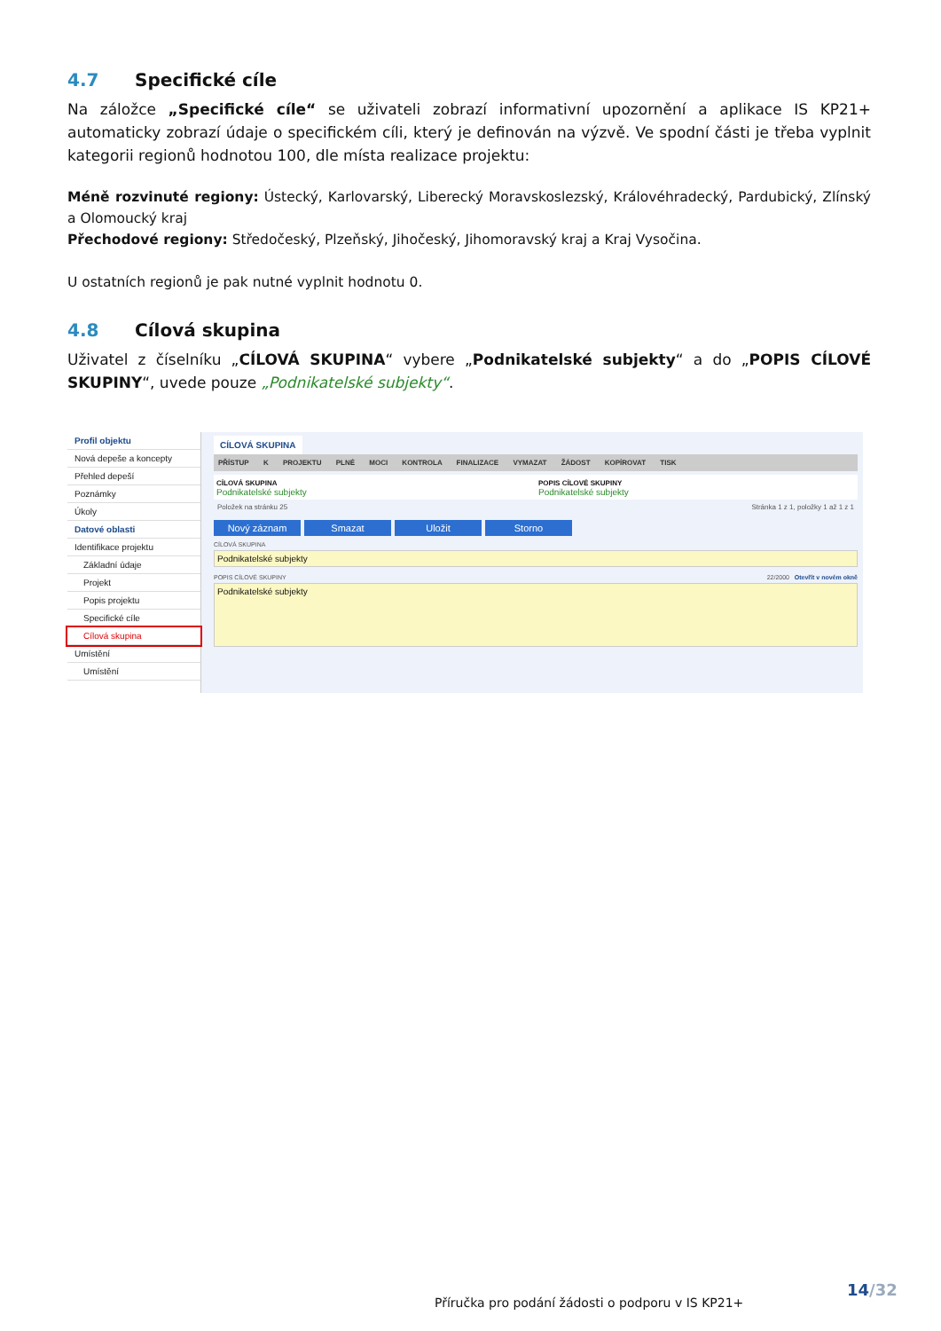4.7 Specifické cíle
Na záložce „Specifické cíle“ se uživateli zobrazí informativní upozornění a aplikace IS KP21+ automaticky zobrazí údaje o specifickém cíli, který je definován na výzvě. Ve spodní části je třeba vyplnit kategorii regionů hodnotou 100, dle místa realizace projektu:
Méně rozvinuté regiony: Ústecký, Karlovarský, Liberecký Moravskoslezský, Královéhradecký, Pardubický, Zlínský a Olomoucký kraj
Přechodové regiony: Středočeský, Plzeňský, Jihočeský, Jihomoravský kraj a Kraj Vysočina.
U ostatních regionů je pak nutné vyplnit hodnotu 0.
4.8 Cílová skupina
Uživatel z číselníku „CÍLOVÁ SKUPINA“ vybere „Podnikatelské subjekty“ a do „POPIS CÍLOVÉ SKUPINY“, uvede pouze „Podnikatelské subjekty“.
Profil objektu
Nová depeše a koncepty
Přehled depeší
Poznámky
Úkoly
Datové oblasti
Identifikace projektu
Základní údaje
Projekt
Popis projektu
Specifické cíle
Cílová skupina
Umístění
Umístění
CÍLOVÁ SKUPINA
PŘÍSTUP K PROJEKTU PLNÉ MOCI KONTROLA FINALIZACE VYMAZAT ŽÁDOST KOPÍROVAT TISK
CÍLOVÁ SKUPINA
Podnikatelské subjekty
POPIS CÍLOVÉ SKUPINY
Podnikatelské subjekty
Položek na stránku 25 Stránka 1 z 1, položky 1 až 1 z 1
Nový záznam Smazat Uložit Storno
CÍLOVÁ SKUPINA
Podnikatelské subjekty
POPIS CÍLOVÉ SKUPINY 22/2000 Otevřít v novém okně
Podnikatelské subjekty
14/32
Příručka pro podání žádosti o podporu v IS KP21+